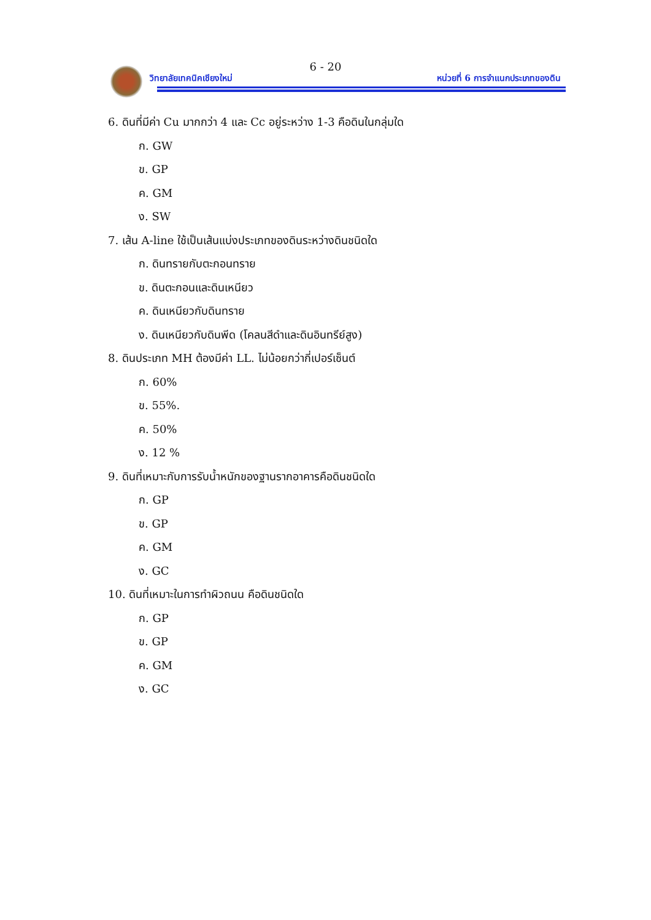6 - 20
วิทยาลัยเทคนิคเชียงใหม่
หน่วยที่ 6 การจำแนกประเภทของดิน
6. ดินที่มีค่า Cu มากกว่า 4 และ Cc อยู่ระหว่าง 1-3 คือดินในกลุ่มใด
ก. GW
ข. GP
ค. GM
ง. SW
7. เส้น A-line ใช้เป็นเส้นแบ่งประเภทของดินระหว่างดินชนิดใด
ก. ดินทรายกับตะกอนทราย
ข. ดินตะกอนและดินเหนียว
ค. ดินเหนียวกับดินทราย
ง. ดินเหนียวกับดินพีด (โคลนสีดำและดินอินทรีย์สูง)
8. ดินประเภท MH ต้องมีค่า LL. ไม่น้อยกว่ากี่เปอร์เซ็นต์
ก. 60%
ข. 55%.
ค. 50%
ง. 12 %
9. ดินที่เหมาะกับการรับน้ำหนักของฐานรากอาคารคือดินชนิดใด
ก. GP
ข. GP
ค. GM
ง. GC
10. ดินที่เหมาะในการทำผิวถนน คือดินชนิดใด
ก. GP
ข. GP
ค. GM
ง. GC